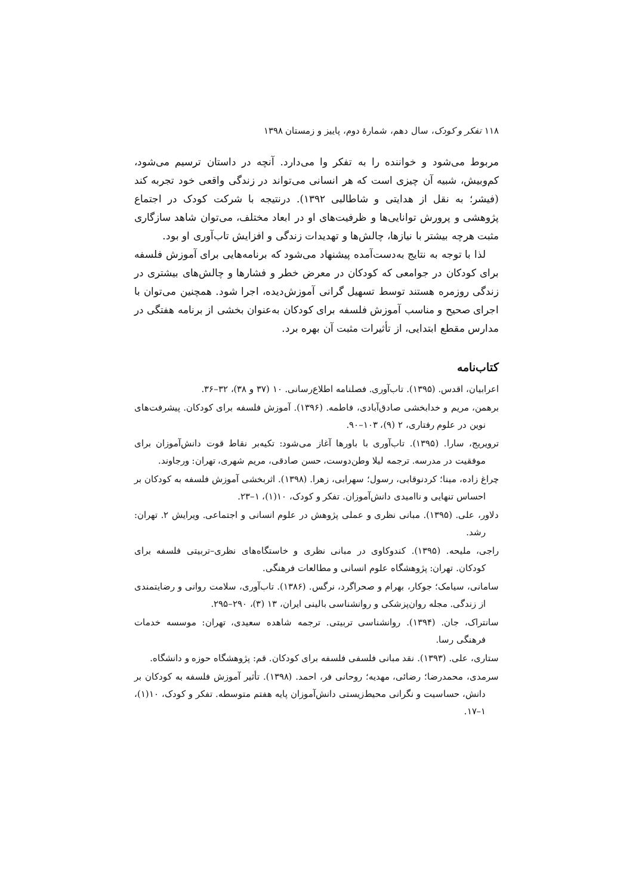۱۱۸ تفکر و کودک، سال دهم، شمارهٔ دوم، پاییز و زمستان ۱۳۹۸
مربوط می‌شود و خواننده را به تفکر وا می‌دارد. آنچه در داستان ترسیم می‌شود، کم‌وبیش، شبیه آن چیزی است که هر انسانی می‌تواند در زندگی واقعی خود تجربه کند (فیشر؛ به نقل از هدایتی و شاطالبی ۱۳۹۲). درنتیجه با شرکت کودک در اجتماع پژوهشی و پرورش توانایی‌ها و ظرفیت‌های او در ابعاد مختلف، می‌توان شاهد سازگاری مثبت هرچه بیشتر با نیازها، چالش‌ها و تهدیدات زندگی و افزایش تاب‌آوری او بود.
لذا با توجه به نتایج به‌دست‌آمده پیشنهاد می‌شود که برنامه‌هایی برای آموزش فلسفه برای کودکان در جوامعی که کودکان در معرض خطر و فشارها و چالش‌های بیشتری در زندگی روزمره هستند توسط تسهیل گرانی آموزش‌دیده، اجرا شود. همچنین می‌توان با اجرای صحیح و مناسب آموزش فلسفه برای کودکان به‌عنوان بخشی از برنامه هفتگی در مدارس مقطع ابتدایی، از تأثیرات مثبت آن بهره برد.
کتاب‌نامه
اعرابیان، اقدس. (۱۳۹۵). تاب‌آوری. فصلنامه اطلاع‌رسانی. ۱۰ (۳۷ و ۳۸)، ۳۲–۳۶.
برهمن، مریم و خدابخشی صادق‌آبادی، فاطمه. (۱۳۹۶). آموزش فلسفه برای کودکان. پیشرفت‌های نوین در علوم رفتاری، ۲ (۹)، ۱۰۳–۹۰.
ترویریج، سارا. (۱۳۹۵). تاب‌آوری با باورها آغاز می‌شود: تکیه‌بر نقاط قوت دانش‌آموزان برای موفقیت در مدرسه. ترجمه لیلا وطن‌دوست، حسن صادقی، مریم شهری، تهران: ورجاوند.
چراغ زاده، مینا؛ کردنوقابی، رسول؛ سهرابی، زهرا. (۱۳۹۸). اثربخشی آموزش فلسفه به کودکان بر احساس تنهایی و ناامیدی دانش‌آموزان. تفکر و کودک، ۱۰(۱)، ۱–۲۳.
دلاور، علی. (۱۳۹۵). مبانی نظری و عملی پژوهش در علوم انسانی و اجتماعی. ویرایش ۲. تهران: رشد.
راجی، ملیحه. (۱۳۹۵). کندوکاوی در مبانی نظری و خاستگاه‌های نظری–تربیتی فلسفه برای کودکان. تهران: پژوهشگاه علوم انسانی و مطالعات فرهنگی.
سامانی، سیامک؛ جوکار، بهرام و صحراگرد، نرگس. (۱۳۸۶). تاب‌آوری، سلامت روانی و رضایتمندی از زندگی. مجله روان‌پزشکی و روانشناسی بالینی ایران، ۱۳ (۳)، ۲۹۰–۲۹۵.
سانتراک، جان. (۱۳۹۴). روانشناسی تربیتی. ترجمه شاهده سعیدی، تهران: موسسه خدمات فرهنگی رسا.
ستاری، علی. (۱۳۹۳). نقد مبانی فلسفی فلسفه برای کودکان. قم: پژوهشگاه حوزه و دانشگاه.
سرمدی، محمدرضا؛ رضائی، مهدیه؛ روحانی فر، احمد. (۱۳۹۸). تأثیر آموزش فلسفه به کودکان بر دانش، حساسیت و نگرانی محیط‌زیستی دانش‌آموزان پایه هفتم متوسطه. تفکر و کودک، ۱۰(۱)، ۱–۱۷.